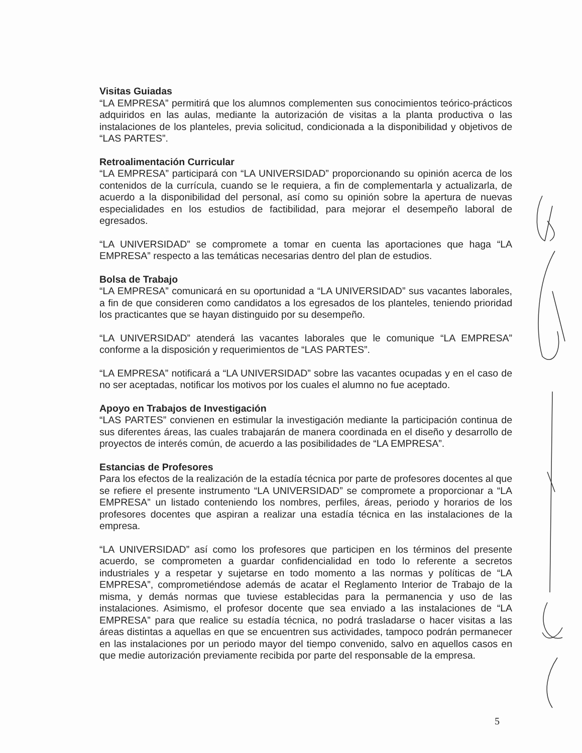Visitas Guiadas
“LA EMPRESA” permitirá que los alumnos complementen sus conocimientos teórico-prácticos adquiridos en las aulas, mediante la autorización de visitas a la planta productiva o las instalaciones de los planteles, previa solicitud, condicionada a la disponibilidad y objetivos de “LAS PARTES”.
Retroalimentación Curricular
“LA EMPRESA” participará con “LA UNIVERSIDAD” proporcionando su opinión acerca de los contenidos de la currícula, cuando se le requiera, a fin de complementarla y actualizarla, de acuerdo a la disponibilidad del personal, así como su opinión sobre la apertura de nuevas especialidades en los estudios de factibilidad, para mejorar el desempeño laboral de egresados.
“LA UNIVERSIDAD” se compromete a tomar en cuenta las aportaciones que haga “LA EMPRESA” respecto a las temáticas necesarias dentro del plan de estudios.
Bolsa de Trabajo
“LA EMPRESA” comunicará en su oportunidad a “LA UNIVERSIDAD” sus vacantes laborales, a fin de que consideren como candidatos a los egresados de los planteles, teniendo prioridad los practicantes que se hayan distinguido por su desempeño.
“LA UNIVERSIDAD” atenderá las vacantes laborales que le comunique “LA EMPRESA” conforme a la disposición y requerimientos de “LAS PARTES”.
“LA EMPRESA” notificará a “LA UNIVERSIDAD” sobre las vacantes ocupadas y en el caso de no ser aceptadas, notificar los motivos por los cuales el alumno no fue aceptado.
Apoyo en Trabajos de Investigación
“LAS PARTES” convienen en estimular la investigación mediante la participación continua de sus diferentes áreas, las cuales trabajarán de manera coordinada en el diseño y desarrollo de proyectos de interés común, de acuerdo a las posibilidades de “LA EMPRESA”.
Estancias de Profesores
Para los efectos de la realización de la estadía técnica por parte de profesores docentes al que se refiere el presente instrumento “LA UNIVERSIDAD” se compromete a proporcionar a “LA EMPRESA” un listado conteniendo los nombres, perfiles, áreas, periodo y horarios de los profesores docentes que aspiran a realizar una estadía técnica en las instalaciones de la empresa.
“LA UNIVERSIDAD” así como los profesores que participen en los términos del presente acuerdo, se comprometen a guardar confidencialidad en todo lo referente a secretos industriales y a respetar y sujetarse en todo momento a las normas y políticas de “LA EMPRESA”, comprometiéndose además de acatar el Reglamento Interior de Trabajo de la misma, y demás normas que tuviese establecidas para la permanencia y uso de las instalaciones. Asimismo, el profesor docente que sea enviado a las instalaciones de “LA EMPRESA” para que realice su estadía técnica, no podrá trasladarse o hacer visitas a las áreas distintas a aquellas en que se encuentren sus actividades, tampoco podrán permanecer en las instalaciones por un periodo mayor del tiempo convenido, salvo en aquellos casos en que medie autorización previamente recibida por parte del responsable de la empresa.
5